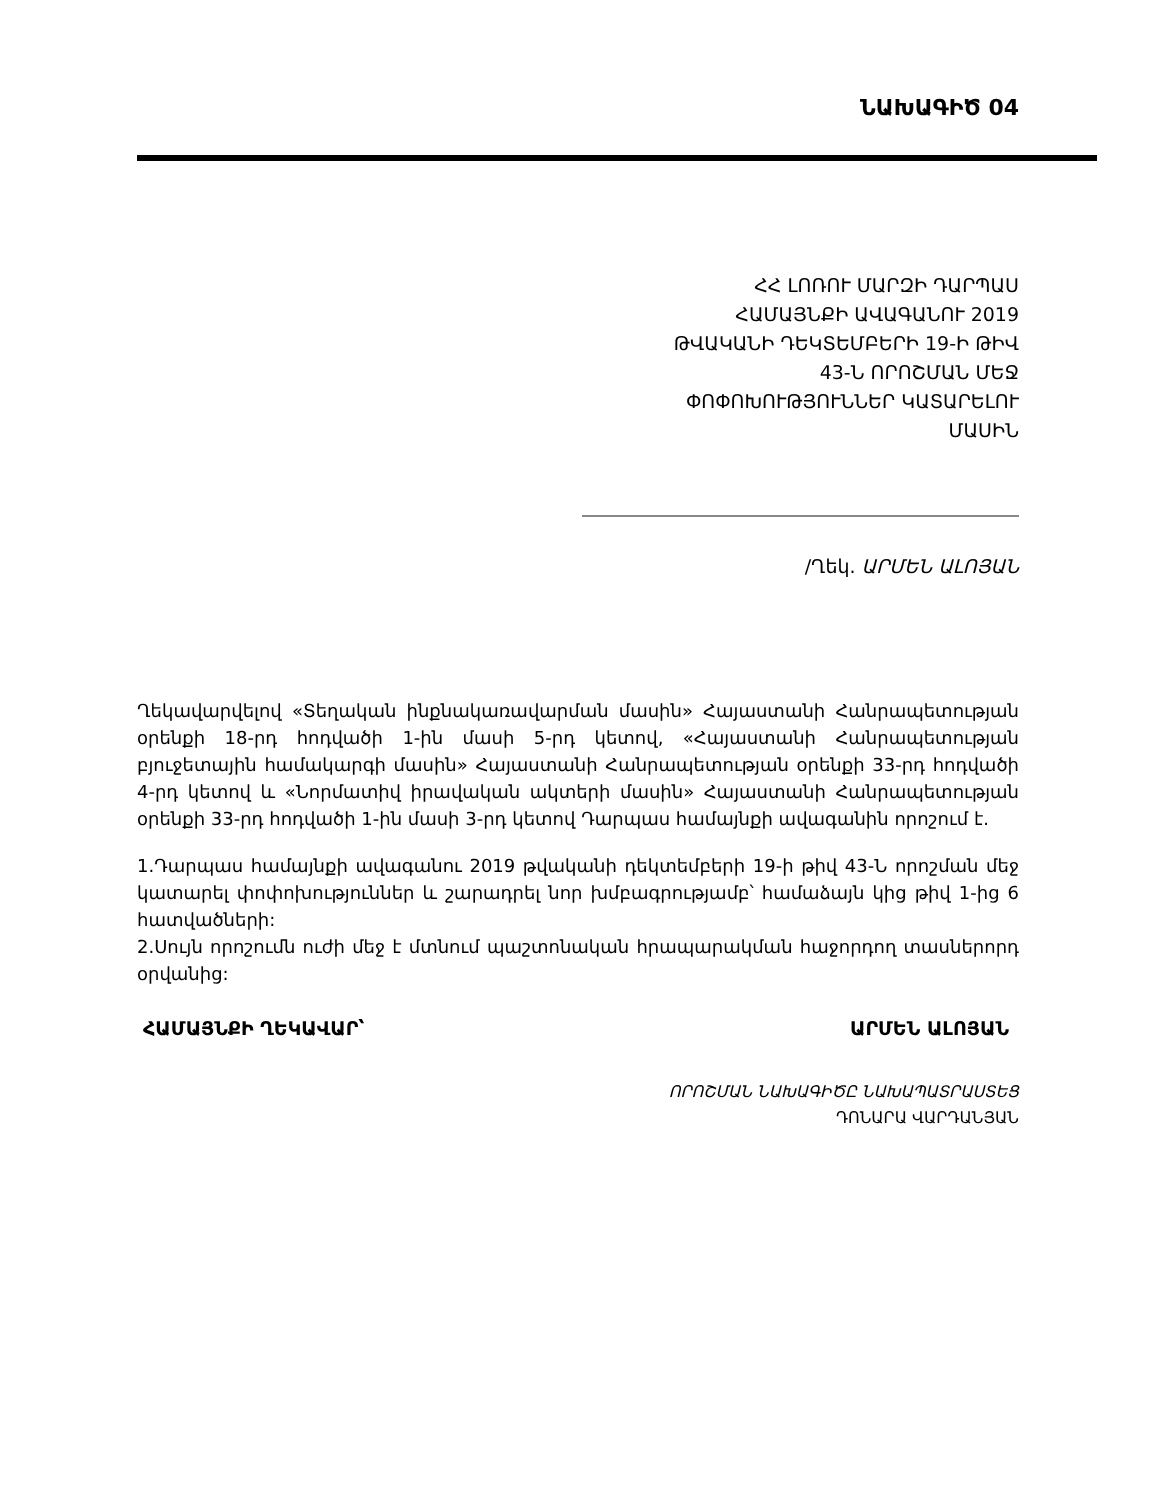ՆԱԽԱԳԻԾ 04
ՀՀ ԼՈՌՈՒ ՄԱՐԶԻ ԴԱՐՊԱՍ
ՀԱՄԱՅՆՔԻ ԱՎԱԳԱՆՈՒ 2019
ԹՎԱԿԱՆԻ ԴԵԿՏԵՄԲԵՐԻ 19-Ի ԹԻՎ
43-Ն ՈՐՈՇՄԱՆ ՄԵՋ
ՓՈՓՈԽՈՒԹՅՈՒՆՆԵՐ ԿԱՏԱՐԵԼՈՒ
ՄԱՍԻՆ
/Ղեկ. ԱՐՄԵՆ ԱԼՈՅԱՆ
Ղեկավարվելով «Տեղական ինքնակառավարման մասին» Հայաստանի Հանրապետության օրենքի 18-րդ հոդվածի 1-ին մասի 5-րդ կետով, «Հայաստանի Հանրապետության բյուջետային համակարգի մասին» Հայաստանի Հանրապետության օրենքի 33-րդ հոդվածի 4-րդ կետով և «Նորմատիվ իրավական ակտերի մասին» Հայաստանի Հանրապետության օրենքի 33-րդ հոդվածի 1-ին մասի 3-րդ կետով Դարպաս համայնքի ավագանին որոշում է.
1.Դարպաս համայնքի ավագանու 2019 թվականի դեկտեմբերի 19-ի թիվ 43-Ն որոշման մեջ կատարել փոփոխություններ և շարադրել նոր խմբագրությամբ՝ համաձայն կից թիվ 1-ից 6 հատվածների:
2.Սույն որոշումն ուժի մեջ է մտնում պաշտոնական հրապարակման հաջորդող տասներորդ օրվանից:
ՀԱՄԱՅՆՔԻ ՂԵԿԱՎԱՐ՝ ԱՐՄԵՆ ԱԼՈՅԱՆ
ՈՐՈՇՄԱՆ ՆԱԽԱԳԻԾԸ ՆԱԽԱՊԱՏՐԱՍՏԵՑ
ԴՈՆԱՐԱ ՎԱՐԴԱՆՅԱՆ